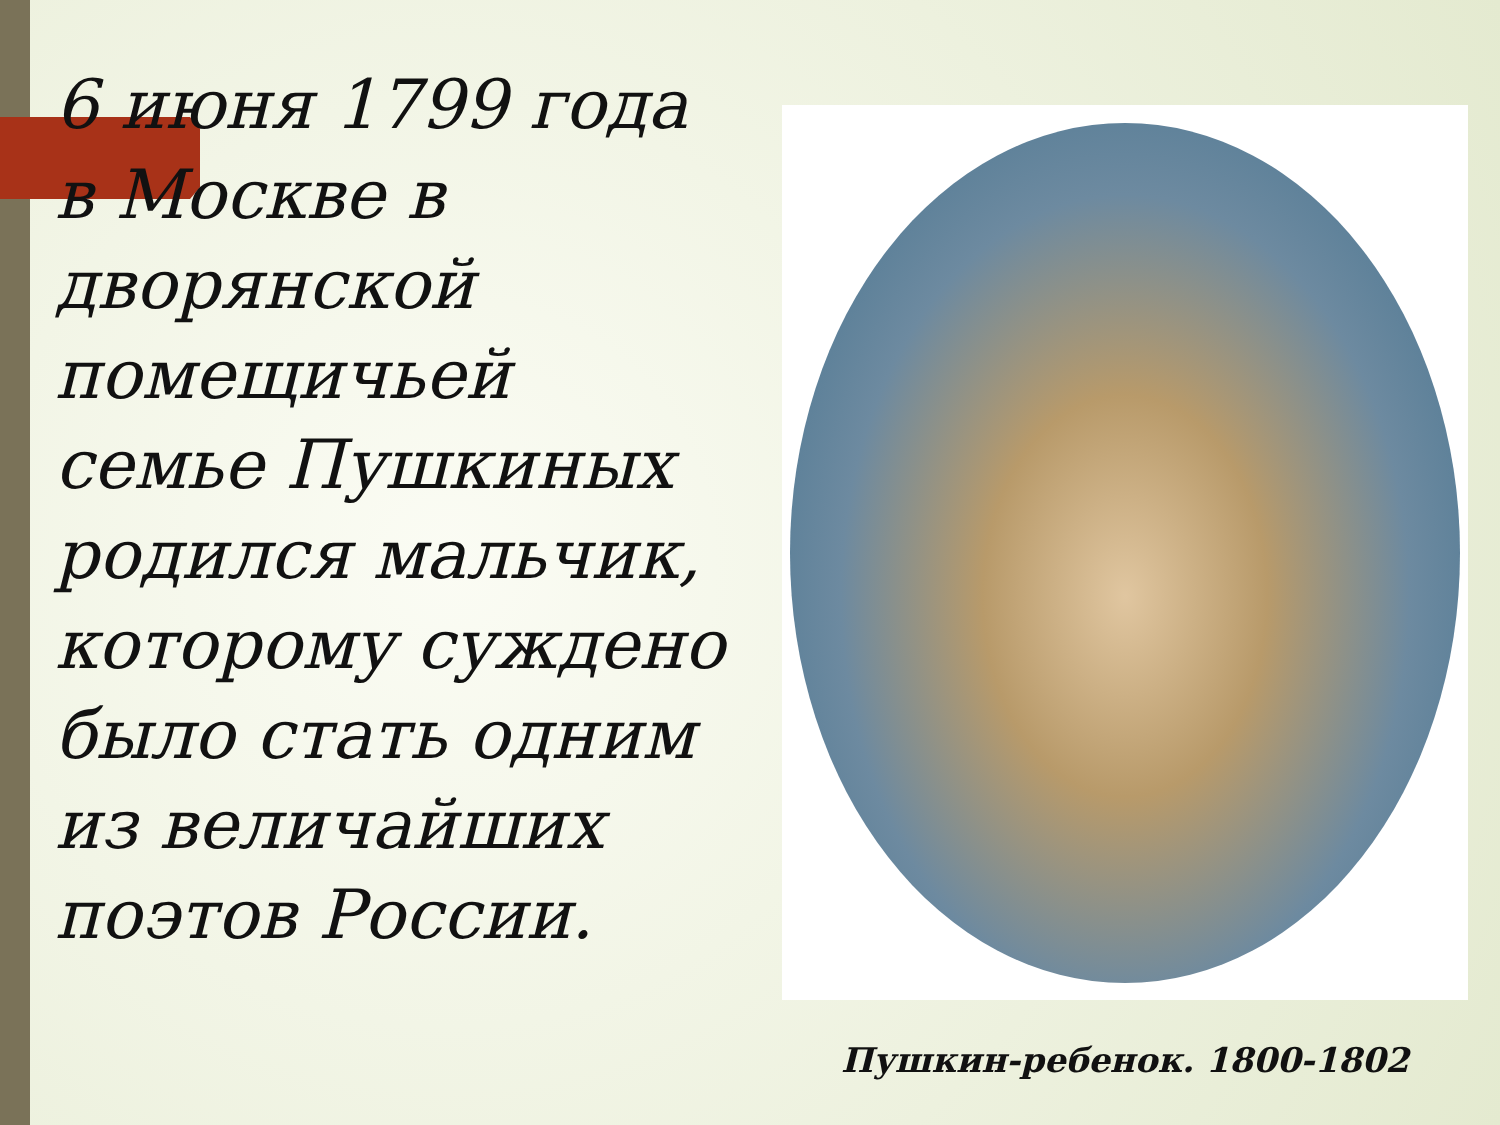6 июня 1799 года в Москве в дворянской помещичьей семье Пушкиных родился мальчик, которому суждено было стать одним из величайших поэтов России.
Пушкин-ребенок. 1800-1802